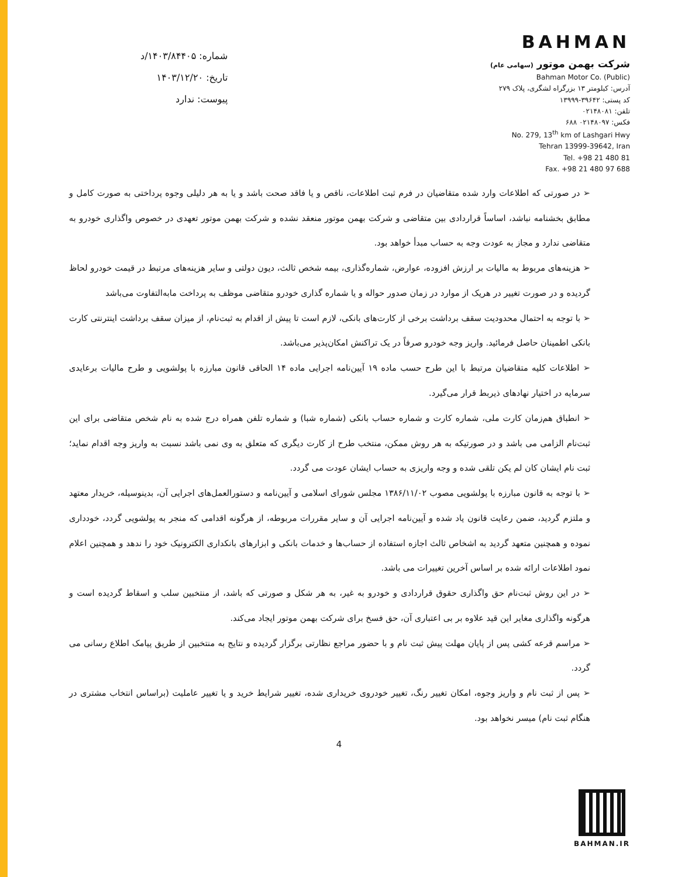BAHMAN
شرکت بهمن موتور (سهامی عام)
Bahman Motor Co. (Public)
آدرس: کیلومتر ۱۳ بزرگراه لشگری، پلاک ۲۷۹
کد پستی: ۳۹۶۴۲-۱۳۹۹۹
تلفن: ۰۲۱۴۸۰۸۱
فکس: ۰۲۱۴۸۰۹۷ ۶۸۸
No. 279, 13<sup>th</sup> km of Lashgari Hwy
Tehran 13999-39642, Iran
Tel. +98 21 480 81
Fax. +98 21 480 97 688
شماره: ۱۴۰۳/۸۴۴۰۵/د
تاریخ: ۱۴۰۳/۱۲/۲۰
پیوست: ندارد
➢ در صورتی که اطلاعات وارد شده متقاضیان در فرم ثبت اطلاعات، ناقص و یا فاقد صحت باشد و یا به هر دلیلی وجوه پرداختی به صورت کامل و مطابق بخشنامه نباشد، اساساً قراردادی بین متقاضی و شرکت بهمن موتور منعقد نشده و شرکت بهمن موتور تعهدی در خصوص واگذاری خودرو به متقاضی ندارد و مجاز به عودت وجه به حساب مبدأ خواهد بود.
➢ هزینه‌های مربوط به مالیات بر ارزش افزوده، عوارض، شماره‌گذاری، بیمه شخص ثالث، دیون دولتی و سایر هزینه‌های مرتبط در قیمت خودرو لحاظ گردیده و در صورت تغییر در هریک از موارد در زمان صدور حواله و یا شماره گذاری خودرو متقاضی موظف به پرداخت مابه‌التفاوت می‌باشد
➢ با توجه به احتمال محدودیت سقف برداشت برخی از کارت‌های بانکی، لازم است تا پیش از اقدام به ثبت‌نام، از میزان سقف برداشت اینترنتی کارت بانکی اطمینان حاصل فرمائید. واریز وجه خودرو صرفاً در یک تراکنش امکان‌پذیر می‌باشد.
➢ اطلاعات کلیه متقاضیان مرتبط با این طرح حسب ماده ۱۹ آیین‌نامه اجرایی ماده ۱۴ الحاقی قانون مبارزه با پولشویی و طرح مالیات برعایدی سرمایه در اختیار نهادهای ذیربط قرار می‌گیرد.
➢ انطباق هم‌زمان کارت ملی، شماره کارت و شماره حساب بانکی (شماره شبا) و شماره تلفن همراه درج شده به نام شخص متقاضی برای این ثبت‌نام الزامی می باشد و در صورتیکه به هر روش ممکن، منتخب طرح از کارت دیگری که متعلق به وی نمی باشد نسبت به واریز وجه اقدام نماید؛ ثبت نام ایشان کان لم یکن تلقی شده و وجه واریزی به حساب ایشان عودت می گردد.
➢ با توجه به قانون مبارزه با پولشویی مصوب ۱۳۸۶/۱۱/۰۲ مجلس شورای اسلامی و آیین‌نامه و دستورالعمل‌های اجرایی آن، بدینوسیله، خریدار معتهد و ملتزم گردید، ضمن رعایت قانون یاد شده و آیین‌نامه اجرایی آن و سایر مقررات مربوطه، از هرگونه اقدامی که منجر به پولشویی گردد، خودداری نموده و همچنین متعهد گردید به اشخاص ثالث اجازه استفاده از حساب‌ها و خدمات بانکی و ابزارهای بانکداری الکترونیک خود را ندهد و همچنین اعلام نمود اطلاعات ارائه شده بر اساس آخرین تغییرات می باشد.
➢ در این روش ثبت‌نام حق واگذاری حقوق قراردادی و خودرو به غیر، به هر شکل و صورتی که باشد، از منتخبین سلب و اسقاط گردیده است و هرگونه واگذاری مغایر این قید علاوه بر بی اعتباری آن، حق فسخ برای شرکت بهمن موتور ایجاد می‌کند.
➢ مراسم قرعه کشی پس از پایان مهلت پیش ثبت نام و با حضور مراجع نظارتی برگزار گردیده و نتایج به منتخبین از طریق پیامک اطلاع رسانی می گردد.
➢ پس از ثبت نام و واریز وجوه، امکان تغییر رنگ، تغییر خودروی خریداری شده، تغییر شرایط خرید و یا تغییر عاملیت (براساس انتخاب مشتری در هنگام ثبت نام) میسر نخواهد بود.
4
BAHMAN.IR